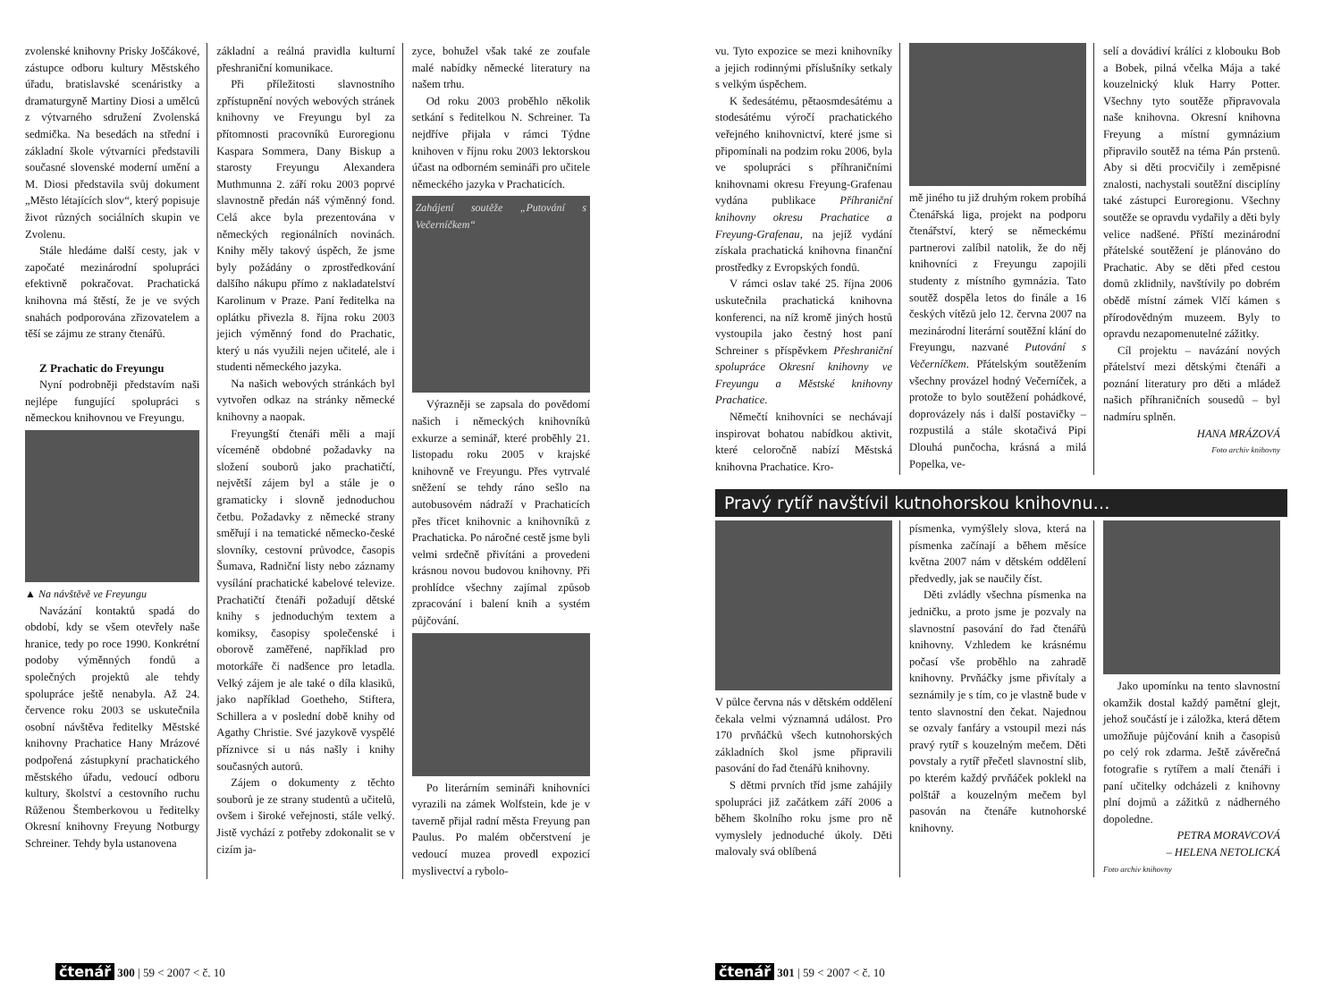zvolenské knihovny Prisky Joščákové, zástupce odboru kultury Městského úřadu, bratislavské scenáristky a dramaturgyně Martiny Diosi a umělců z výtvarného sdružení Zvolenská sedmička. Na besedách na střední i základní škole výtvarníci představili současné slovenské moderní umění a M. Diosi představila svůj dokument „Město létajících slov“, který popisuje život různých sociálních skupin ve Zvolenu.
Stále hledáme další cesty, jak v započaté mezinárodní spolupráci efektivně pokračovat. Prachatická knihovna má štěstí, že je ve svých snahách podporována zřizovatelem a těší se zájmu ze strany čtenářů.
Z Prachatic do Freyungu
Nyní podrobněji představím naši nejlépe fungující spolupráci s německou knihovnou ve Freyungu.
▲ Na návštěvě ve Freyungu
Navázání kontaktů spadá do období, kdy se všem otevřely naše hranice, tedy po roce 1990. Konkrétní podoby výměnných fondů a společných projektů ale tehdy spolupráce ještě nenabyla. Až 24. července roku 2003 se uskutečnila osobní návštěva ředitelky Městské knihovny Prachatice Hany Mrázové podpořená zástupkyní prachatického městského úřadu, vedoucí odboru kultury, školství a cestovního ruchu Růženou Štemberkovou u ředitelky Okresní knihovny Freyung Notburgy Schreiner. Tehdy byla ustanovena
základní a reálná pravidla kulturní přeshraniční komunikace.
Při příležitosti slavnostního zpřístupnění nových webových stránek knihovny ve Freyungu byl za přítomnosti pracovníků Euroregionu Kaspara Sommera, Dany Biskup a starosty Freyungu Alexandera Muthmunna 2. září roku 2003 poprvé slavnostně předán náš výměnný fond. Celá akce byla prezentována v německých regionálních novinách. Knihy měly takový úspěch, že jsme byly požádány o zprostředkování dalšího nákupu přímo z nakladatelství Karolinum v Praze. Paní ředitelka na oplátku přivezla 8. října roku 2003 jejich výměnný fond do Prachatic, který u nás využili nejen učitelé, ale i studenti německého jazyka.
Na našich webových stránkách byl vytvořen odkaz na stránky německé knihovny a naopak.
Freyungští čtenáři měli a mají víceméně obdobné požadavky na složení souborů jako prachatičtí, největší zájem byl a stále je o gramaticky i slovně jednoduchou četbu. Požadavky z německé strany směřují i na tematické německo-české slovníky, cestovní průvodce, časopis Šumava, Radniční listy nebo záznamy vysílání prachatické kabelové televize. Prachatičtí čtenáři požadují dětské knihy s jednoduchým textem a komiksy, časopisy společenské i oborově zaměřené, například pro motorkáře či nadšence pro letadla. Velký zájem je ale také o díla klasiků, jako například Goetheho, Stiftera, Schillera a v poslední době knihy od Agathy Christie. Své jazykově vyspělé příznivce si u nás našly i knihy současných autorů.
Zájem o dokumenty z těchto souborů je ze strany studentů a učitelů, ovšem i široké veřejnosti, stále velký. Jistě vychází z potřeby zdokonalit se v cizím ja-
zyce, bohužel však také ze zoufale malé nabídky německé literatury na našem trhu.
Od roku 2003 proběhlo několik setkání s ředitelkou N. Schreiner. Ta nejdříve přijala v rámci Týdne knihoven v říjnu roku 2003 lektorskou účast na odborném semináři pro učitele německého jazyka v Prachaticích.
Zahájení soutěže „Putování s Večerníčkem“
Výrazněji se zapsala do povědomí našich i německých knihovníků exkurze a seminář, které proběhly 21. listopadu roku 2005 v krajské knihovně ve Freyungu. Přes vytrvalé sněžení se tehdy ráno sešlo na autobusovém nádraží v Prachaticích přes třicet knihovnic a knihovníků z Prachaticka. Po náročné cestě jsme byli velmi srdečně přivítáni a provedeni krásnou novou budovou knihovny. Při prohlídce všechny zajímal způsob zpracování i balení knih a systém půjčování.
Po literárním semináři knihovníci vyrazili na zámek Wolfstein, kde je v taverně přijal radní města Freyung pan Paulus. Po malém občerstvení je vedoucí muzea provedl expozicí myslivectví a rybolo-
čtenář 300 | 59 < 2007 < č. 10
vu. Tyto expozice se mezi knihovníky a jejich rodinnými příslušníky setkaly s velkým úspěchem.
K šedesátému, pětaosmdesátému a stodesátému výročí prachatického veřejného knihovnictví, které jsme si připomínali na podzim roku 2006, byla ve spolupráci s příhraničními knihovnami okresu Freyung-Grafenau vydána publikace Příhraniční knihovny okresu Prachatice a Freyung-Grafenau, na jejíž vydání získala prachatická knihovna finanční prostředky z Evropských fondů.
V rámci oslav také 25. října 2006 uskutečnila prachatická knihovna konferenci, na níž kromě jiných hostů vystoupila jako čestný host paní Schreiner s příspěvkem Přeshraniční spolupráce Okresní knihovny ve Freyungu a Městské knihovny Prachatice.
Němečtí knihovníci se nechávají inspirovat bohatou nabídkou aktivit, které celoročně nabízí Městská knihovna Prachatice. Kro-
mě jiného tu již druhým rokem probíhá Čtenářská liga, projekt na podporu čtenářství, který se německému partnerovi zalíbil natolik, že do něj knihovníci z Freyungu zapojili studenty z místního gymnázia. Tato soutěž dospěla letos do finále a 16 českých vítězů jelo 12. června 2007 na mezinárodní literární soutěžní klání do Freyungu, nazvané Putování s Večerníčkem. Přátelským soutěžením všechny provázel hodný Večerníček, a protože to bylo soutěžení pohádkové, doprovázely nás i další postavičky – rozpustilá a stále skotačivá Pipi Dlouhá punčocha, krásná a milá Popelka, ve-
selí a dovádiví králíci z klobouku Bob a Bobek, pilná včelka Mája a také kouzelnický kluk Harry Potter. Všechny tyto soutěže připravovala naše knihovna. Okresní knihovna Freyung a místní gymnázium připravilo soutěž na téma Pán prstenů. Aby si děti procvičily i zeměpisné znalosti, nachystali soutěžní disciplíny také zástupci Euroregionu. Všechny soutěže se opravdu vydařily a děti byly velice nadšené. Příští mezinárodní přátelské soutěžení je plánováno do Prachatic. Aby se děti před cestou domů zklidnily, navštívily po dobrém obědě místní zámek Vlčí kámen s přírodovědným muzeem. Byly to opravdu nezapomenutelné zážitky.
Cíl projektu – navázání nových přátelství mezi dětskými čtenáři a poznání literatury pro děti a mládež našich příhraničních sousedů – byl nadmíru splněn.
HANA MRÁZOVÁ
Foto archiv knihovny
Pravý rytíř navštívil kutnohorskou knihovnu…
V půlce června nás v dětském oddělení čekala velmi významná událost. Pro 170 prvňáčků všech kutnohorských základních škol jsme připravili pasování do řad čtenářů knihovny.
S dětmi prvních tříd jsme zahájily spolupráci již začátkem září 2006 a během školního roku jsme pro ně vymyslely jednoduché úkoly. Děti malovaly svá oblíbená
písmenka, vymýšlely slova, která na písmenka začínají a během měsíce května 2007 nám v dětském oddělení předvedly, jak se naučily číst.
Děti zvládly všechna písmenka na jedničku, a proto jsme je pozvaly na slavnostní pasování do řad čtenářů knihovny. Vzhledem ke krásnému počasí vše proběhlo na zahradě knihovny. Prvňáčky jsme přivítaly a seznámily je s tím, co je vlastně bude v tento slavnostní den čekat. Najednou se ozvaly fanfáry a vstoupil mezi nás pravý rytíř s kouzelným mečem. Děti povstaly a rytíř přečetl slavnostní slib, po kterém každý prvňáček poklekl na polštář a kouzelným mečem byl pasován na čtenáře kutnohorské knihovny.
Jako upomínku na tento slavnostní okamžik dostal každý pamětní glejt, jehož součástí je i záložka, která dětem umožňuje půjčování knih a časopisů po celý rok zdarma. Ještě závěrečná fotografie s rytířem a malí čtenáři i paní učitelky odcházeli z knihovny plní dojmů a zážitků z nádherného dopoledne.
PETRA MORAVCOVÁ
– HELENA NETOLICKÁ
Foto archiv knihovny
čtenář 301 | 59 < 2007 < č. 10